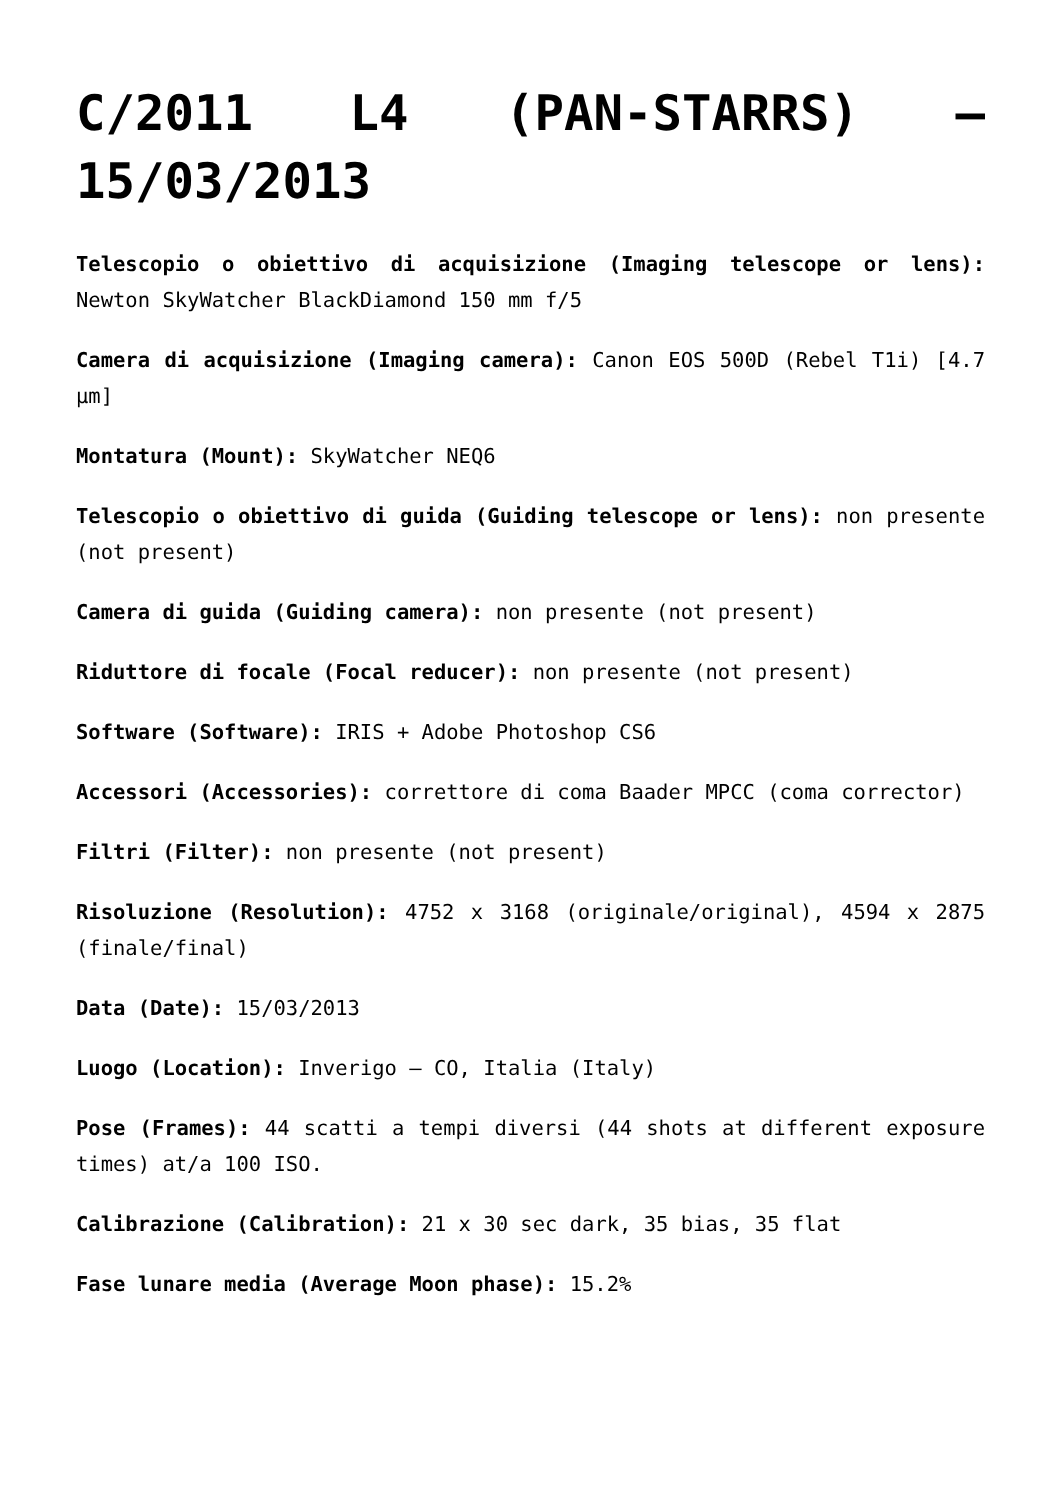C/2011 L4 (PAN-STARRS) – 15/03/2013
Telescopio o obiettivo di acquisizione (Imaging telescope or lens): Newton SkyWatcher BlackDiamond 150 mm f/5
Camera di acquisizione (Imaging camera): Canon EOS 500D (Rebel T1i) [4.7 µm]
Montatura (Mount): SkyWatcher NEQ6
Telescopio o obiettivo di guida (Guiding telescope or lens): non presente (not present)
Camera di guida (Guiding camera): non presente (not present)
Riduttore di focale (Focal reducer): non presente (not present)
Software (Software): IRIS + Adobe Photoshop CS6
Accessori (Accessories): correttore di coma Baader MPCC (coma corrector)
Filtri (Filter): non presente (not present)
Risoluzione (Resolution): 4752 x 3168 (originale/original), 4594 x 2875 (finale/final)
Data (Date): 15/03/2013
Luogo (Location): Inverigo – CO, Italia (Italy)
Pose (Frames): 44 scatti a tempi diversi (44 shots at different exposure times) at/a 100 ISO.
Calibrazione (Calibration): 21 x 30 sec dark, 35 bias, 35 flat
Fase lunare media (Average Moon phase): 15.2%